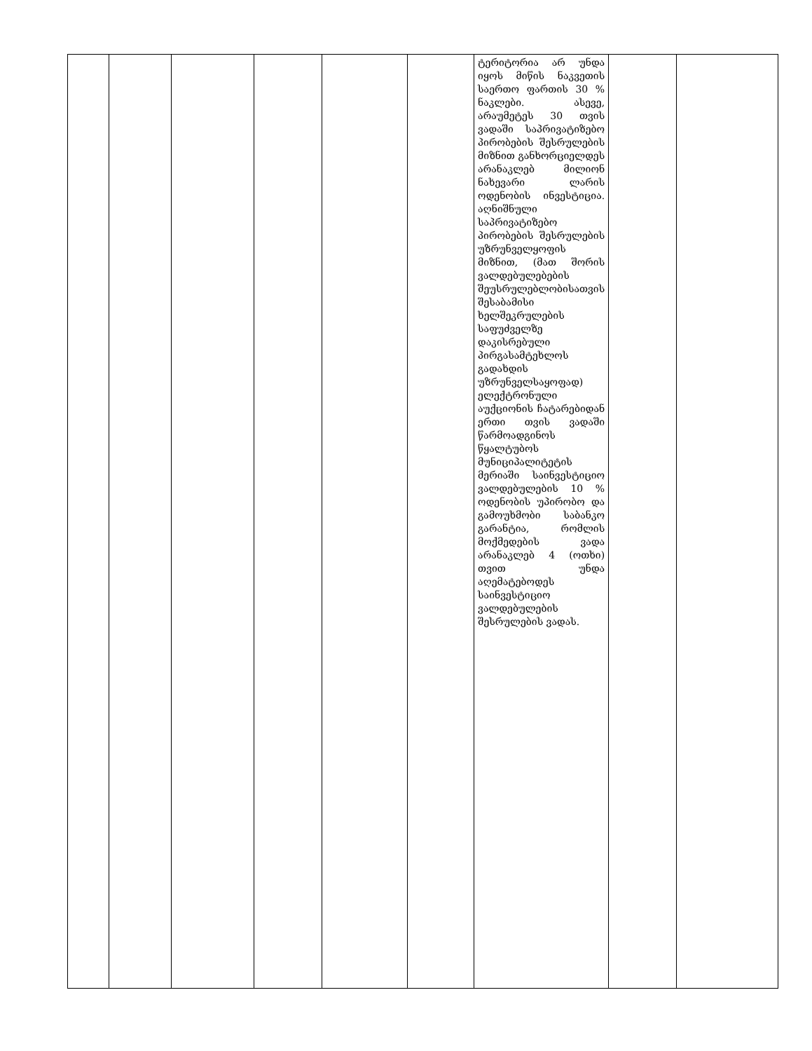| | | | | | | ტერიტორია არ უნდა იყოს მიწის ნაკვეთის საერთო ფართის 30 % ნაკლები. ასევე, არაუმეტეს 30 თვის ვადაში საპრივატიზებო პირობების შესრულების მიზნით განხორციელდეს არანაკლებ მილიონ ნახევარი ლარის ოდენობის ინვესტიცია. აღნიშნული საპრივატიზებო პირობების შესრულების უზრუნველყოფის მიზნით, (მათ შორის ვალდებულებების შეუსრულებლობისათვის შესაბამისი ხელშეკრულების საფუძველზე დაკისრებული პირგასამტეხლოს გადახდის უზრუნველსაყოფად) ელექტრონული აუქციონის ჩატარებიდან ერთი თვის ვადაში წარმოადგინოს წყალტუბოს მუნიციპალიტეტის მერიაში საინვესტიციო ვალდებულების 10 % ოდენობის უპირობო და გამოუხმობი საბანკო გარანტია, რომლის მოქმედების ვადა არანაკლებ 4 (ოთხი) თვით უნდა აღემატებოდეს საინვესტიციო ვალდებულების შესრულების ვადას. | | |